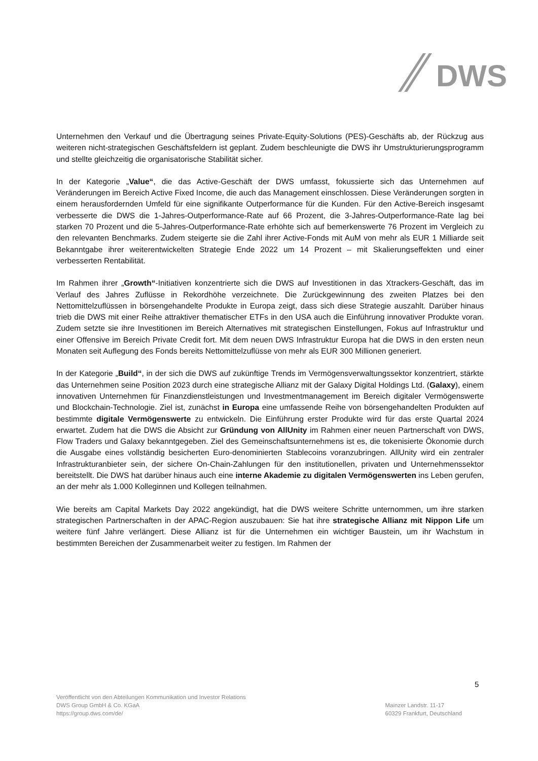DWS
Unternehmen den Verkauf und die Übertragung seines Private-Equity-Solutions (PES)-Geschäfts ab, der Rückzug aus weiteren nicht-strategischen Geschäftsfeldern ist geplant. Zudem beschleunigte die DWS ihr Umstrukturierungsprogramm und stellte gleichzeitig die organisatorische Stabilität sicher.
In der Kategorie „Value“, die das Active-Geschäft der DWS umfasst, fokussierte sich das Unternehmen auf Veränderungen im Bereich Active Fixed Income, die auch das Management einschlossen. Diese Veränderungen sorgten in einem herausfordernden Umfeld für eine signifikante Outperformance für die Kunden. Für den Active-Bereich insgesamt verbesserte die DWS die 1-Jahres-Outperformance-Rate auf 66 Prozent, die 3-Jahres-Outperformance-Rate lag bei starken 70 Prozent und die 5-Jahres-Outperformance-Rate erhöhte sich auf bemerkenswerte 76 Prozent im Vergleich zu den relevanten Benchmarks. Zudem steigerte sie die Zahl ihrer Active-Fonds mit AuM von mehr als EUR 1 Milliarde seit Bekanntgabe ihrer weiterentwickelten Strategie Ende 2022 um 14 Prozent – mit Skalierungseffekten und einer verbesserten Rentabilität.
Im Rahmen ihrer „Growth“-Initiativen konzentrierte sich die DWS auf Investitionen in das Xtrackers-Geschäft, das im Verlauf des Jahres Zuflüsse in Rekordhöhe verzeichnete. Die Zurückgewinnung des zweiten Platzes bei den Nettomittelzuflüssen in börsengehandelte Produkte in Europa zeigt, dass sich diese Strategie auszahlt. Darüber hinaus trieb die DWS mit einer Reihe attraktiver thematischer ETFs in den USA auch die Einführung innovativer Produkte voran. Zudem setzte sie ihre Investitionen im Bereich Alternatives mit strategischen Einstellungen, Fokus auf Infrastruktur und einer Offensive im Bereich Private Credit fort. Mit dem neuen DWS Infrastruktur Europa hat die DWS in den ersten neun Monaten seit Auflegung des Fonds bereits Nettomittelzuflüsse von mehr als EUR 300 Millionen generiert.
In der Kategorie „Build“, in der sich die DWS auf zukünftige Trends im Vermögensverwaltungssektor konzentriert, stärkte das Unternehmen seine Position 2023 durch eine strategische Allianz mit der Galaxy Digital Holdings Ltd. (Galaxy), einem innovativen Unternehmen für Finanzdienstleistungen und Investmentmanagement im Bereich digitaler Vermögenswerte und Blockchain-Technologie. Ziel ist, zunächst in Europa eine umfassende Reihe von börsengehandelten Produkten auf bestimmte digitale Vermögenswerte zu entwickeln. Die Einführung erster Produkte wird für das erste Quartal 2024 erwartet. Zudem hat die DWS die Absicht zur Gründung von AllUnity im Rahmen einer neuen Partnerschaft von DWS, Flow Traders und Galaxy bekanntgegeben. Ziel des Gemeinschaftsunternehmens ist es, die tokenisierte Ökonomie durch die Ausgabe eines vollständig besicherten Euro-denominierten Stablecoins voranzubringen. AllUnity wird ein zentraler Infrastrukturanbieter sein, der sichere On-Chain-Zahlungen für den institutionellen, privaten und Unternehmenssektor bereitstellt. Die DWS hat darüber hinaus auch eine interne Akademie zu digitalen Vermögenswerten ins Leben gerufen, an der mehr als 1.000 Kolleginnen und Kollegen teilnahmen.
Wie bereits am Capital Markets Day 2022 angekündigt, hat die DWS weitere Schritte unternommen, um ihre starken strategischen Partnerschaften in der APAC-Region auszubauen: Sie hat ihre strategische Allianz mit Nippon Life um weitere fünf Jahre verlängert. Diese Allianz ist für die Unternehmen ein wichtiger Baustein, um ihr Wachstum in bestimmten Bereichen der Zusammenarbeit weiter zu festigen. Im Rahmen der
5
Veröffentlicht von den Abteilungen Kommunikation und Investor Relations
DWS Group GmbH & Co. KGaA
https://group.dws.com/de/
Mainzer Landstr. 11-17
60329 Frankfurt, Deutschland